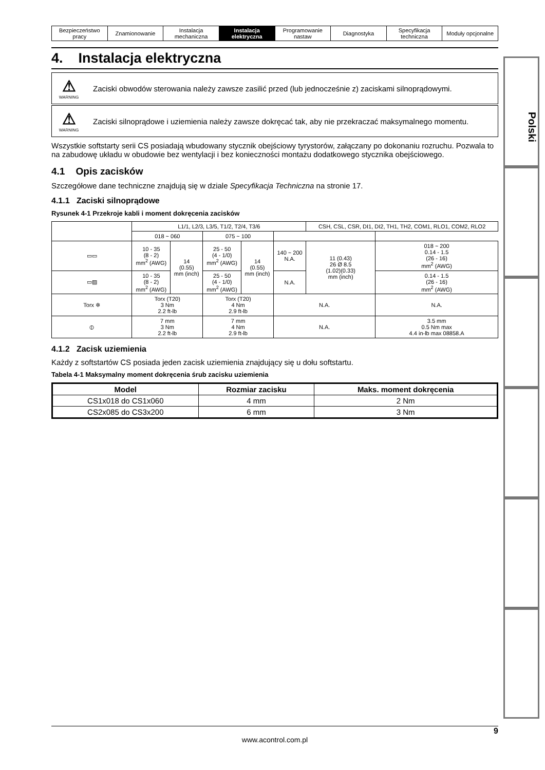| Bezpieczeństwo pracy | Znamionowanie | Instalacja mechaniczna | Instalacja elektryczna | Programowanie nastaw | Diagnostyka | Specyfikacja techniczna | Moduły opcjonalne |
4. Instalacja elektryczna
⚠
WARNING
Zaciski obwodów sterowania należy zawsze zasilić przed (lub jednocześnie z) zaciskami silnoprądowymi.
⚠
WARNING
Zaciski silnoprądowe i uziemienia należy zawsze dokręcać tak, aby nie przekraczać maksymalnego momentu.
Wszystkie softstarty serii CS posiadają wbudowany stycznik obejściowy tyrystorów, załączany po dokonaniu rozruchu. Pozwala to na zabudowę układu w obudowie bez wentylacji i bez konieczności montażu dodatkowego stycznika obejściowego.
4.1 Opis zacisków
Szczegółowe dane techniczne znajdują się w dziale Specyfikacja Techniczna na stronie 17.
4.1.1 Zaciski silnoprądowe
Rysunek 4-1 Przekroje kabli i moment dokręcenia zacisków
| | L1/1, L2/3, L3/5, T1/2, T2/4, T3/6 | | | | | CSH, CSL, CSR, DI1, DI2, TH1, TH2, COM1, RLO1, COM2, RLO2 | |
| | 018 ~ 060 | | 075 ~ 100 | | | | |
| ▭▭ | 10 - 35 (8 - 2) mm<sup>2</sup> (AWG) | 14 (0.55) mm (inch) | 25 - 50 (4 - 1/0) mm<sup>2</sup> (AWG) | 14 (0.55) mm (inch) | 140 ~ 200 N.A. | 11 (0.43) 26 Ø 8.5 (1.02)(0.33) mm (inch) | 018 ~ 200 0.14 - 1.5 (26 - 16) mm<sup>2</sup> (AWG) |
| ▭▨ | 10 - 35 (8 - 2) mm<sup>2</sup> (AWG) | | 25 - 50 (4 - 1/0) mm<sup>2</sup> (AWG) | | N.A. | | 0.14 - 1.5 (26 - 16) mm<sup>2</sup> (AWG) |
| Torx ✲ | Torx (T20) 3 Nm 2.2 ft-lb | | Torx (T20) 4 Nm 2.9 ft-lb | | N.A. | | N.A. |
| ⦶ | 7 mm 3 Nm 2.2 ft-lb | | 7 mm 4 Nm 2.9 ft-lb | | N.A. | | 3.5 mm 0.5 Nm max 4.4 in-lb max 08858.A |
4.1.2 Zacisk uziemienia
Każdy z softstartów CS posiada jeden zacisk uziemienia znajdujący się u dołu softstartu.
Tabela 4-1 Maksymalny moment dokręcenia śrub zacisku uziemienia
| Model | Rozmiar zacisku | Maks. moment dokręcenia |
| --- | --- | --- |
| CS1x018 do CS1x060 | 4 mm | 2 Nm |
| CS2x085 do CS3x200 | 6 mm | 3 Nm |
Polski
9
www.acontrol.com.pl